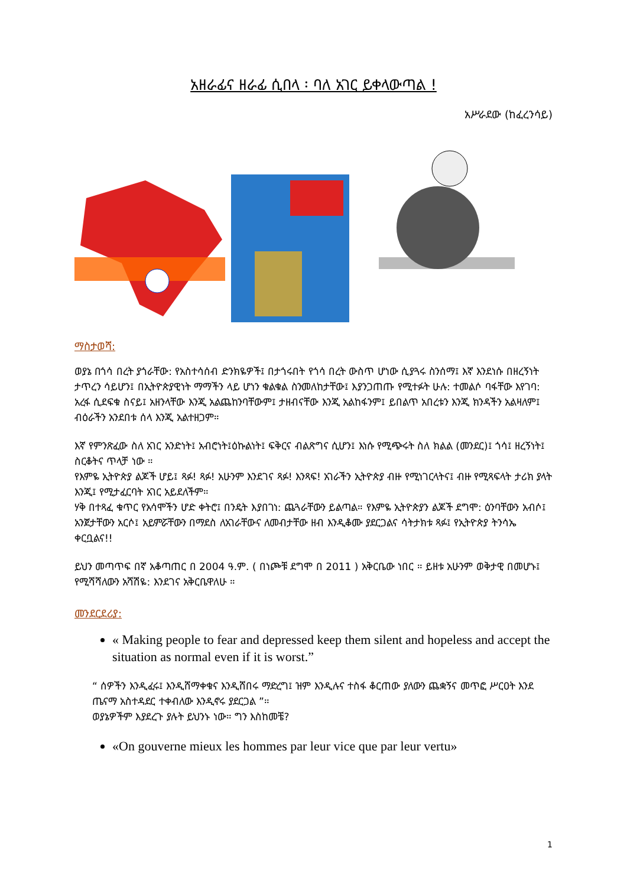አዘራፊና ዘራፊ ሲበላ ፡ ባለ አገር ይቀላውጣል !
አሥራደው (ከፈረንሳይ)
ማስታወሻ:
ወያኔ በጎሳ በረት ያጎራቸው: የአስተሳሰብ ድንክዬዎች፤ በታጎሩበት የጎሳ በረት ውስጥ ሆነው ሲያጓሩ ስንሰማ፤ እኛ እንደነሱ በዘረኝነት ታጥረን ሳይሆን፤ በኢትዮጵያዊነት ማማችን ላይ ሆነን ቁልቁል ስንመለከታቸው፤ እያንጋጠጡ የሚተፉት ሁሉ: ተመልሶ ባፋቸው እየገባ: አረፋ ሲደፍቁ ስናይ፤ አዘንላቸው እንጂ አልጨከንባቸውም፤ ታዘብናቸው እንጂ አልከፋንም፤ ይበልጥ አበረቱን እንጂ ክንዳችን አልዛለም፤ ብዕራችን አንደበቱ ሰላ እንጂ አልተዘጋም።
እኛ የምንጽፈው ስለ አገር አንድነት፤ አብሮነት፤ዕኩልነት፤ ፍቅርና ብልጽግና ሲሆን፤ እነሱ የሚጭሩት ስለ ክልል (መንደር)፤ ጎሳ፤ ዘረኝነት፤ ስርቆትና ጥላቻ ነው ።
የእምዬ ኢትዮጵያ ልጆች ሆይ፤ ጻፉ! ጻፉ! አሁንም እንደገና ጻፉ! እንጻፍ! አገራችን ኢትዮጵያ ብዙ የሚነገርላትና፤ ብዙ የሚጻፍላት ታሪክ ያላት እንጂ፤ የሚታፈርባት አገር አይደለችም።
ሃቅ በተጻፈ ቁጥር የአሳሞችን ሆድ ቀትሮ፤ በንዴት እያበገነ: ጨጓራቸውን ይልጣል። የእምዬ ኢትዮጵያን ልጆች ደግሞ: ዕንባቸውን አብሶ፤ አንጀታቸውን አርሶ፤ አይምሯቸውን በማደስ ለአገራቸውና ለመብታቸው ዘብ እንዲቆሙ ያደርጋልና ሳትታክቱ ጻፉ፤ የኢትዮጵያ ትንሳኤ ቀርቧልና!!
ይህን መጣጥፍ በኛ አቆጣጠር በ 2004 ዓ.ም. ( በነጮቹ ደግሞ በ 2011 ) አቅርቤው ነበር ። ይዘቱ አሁንም ወቅታዊ በመሆኑ፤ የሚሻሻለውን አሻሽዬ: እንደገና አቅርቤዋለሁ ።
መንደርደሪያ:
« Making people to fear and depressed keep them silent and hopeless and accept the situation as normal even if it is worst.”
“ ሰዎችን እንዲፈሩ፤ እንዲሸማቀቁና እንዲሸበሩ ማድረግ፤ ዝም እንዲሉና ተስፋ ቆርጠው ያለውን ጨቋኝና መጥፎ ሥርዐት እንደ ጤናማ አስተዳደር ተቀብለው እንዲኖሩ ያደርጋል ”።
ወያኔዎችም እያደረጉ ያሉት ይህንኑ ነው። ግን እስከመቼ?
«On gouverne mieux les hommes par leur vice que par leur vertu»
1